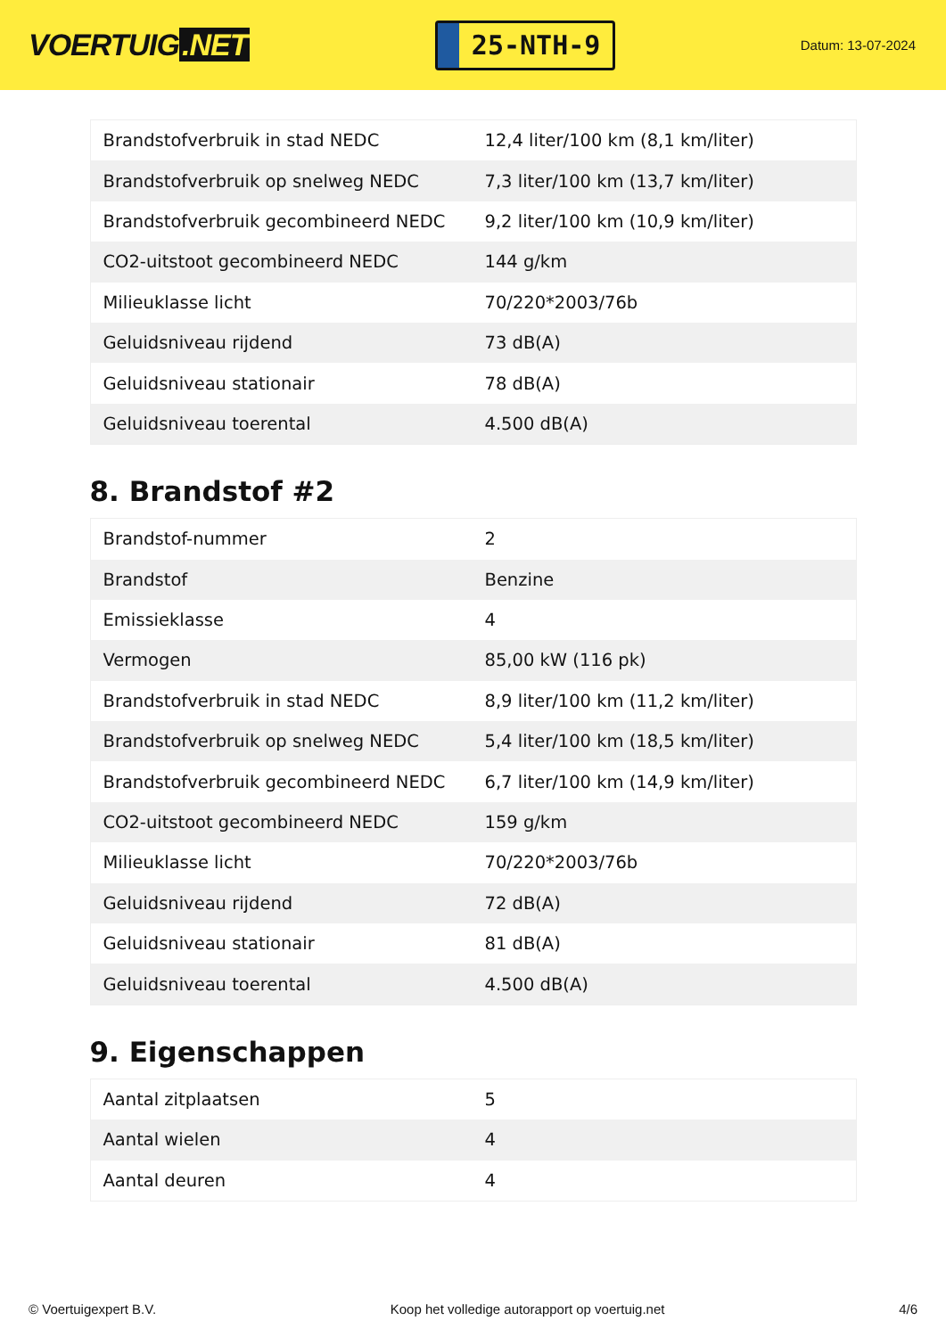VOERTUIG.NET
25-NTH-9
Datum: 13-07-2024
| Brandstofverbruik in stad NEDC | 12,4 liter/100 km (8,1 km/liter) |
| Brandstofverbruik op snelweg NEDC | 7,3 liter/100 km (13,7 km/liter) |
| Brandstofverbruik gecombineerd NEDC | 9,2 liter/100 km (10,9 km/liter) |
| CO2-uitstoot gecombineerd NEDC | 144 g/km |
| Milieuklasse licht | 70/220*2003/76b |
| Geluidsniveau rijdend | 73 dB(A) |
| Geluidsniveau stationair | 78 dB(A) |
| Geluidsniveau toerental | 4.500 dB(A) |
8. Brandstof #2
| Brandstof-nummer | 2 |
| Brandstof | Benzine |
| Emissieklasse | 4 |
| Vermogen | 85,00 kW (116 pk) |
| Brandstofverbruik in stad NEDC | 8,9 liter/100 km (11,2 km/liter) |
| Brandstofverbruik op snelweg NEDC | 5,4 liter/100 km (18,5 km/liter) |
| Brandstofverbruik gecombineerd NEDC | 6,7 liter/100 km (14,9 km/liter) |
| CO2-uitstoot gecombineerd NEDC | 159 g/km |
| Milieuklasse licht | 70/220*2003/76b |
| Geluidsniveau rijdend | 72 dB(A) |
| Geluidsniveau stationair | 81 dB(A) |
| Geluidsniveau toerental | 4.500 dB(A) |
9. Eigenschappen
| Aantal zitplaatsen | 5 |
| Aantal wielen | 4 |
| Aantal deuren | 4 |
© Voertuigexpert B.V. Koop het volledige autorapport op voertuig.net 4/6